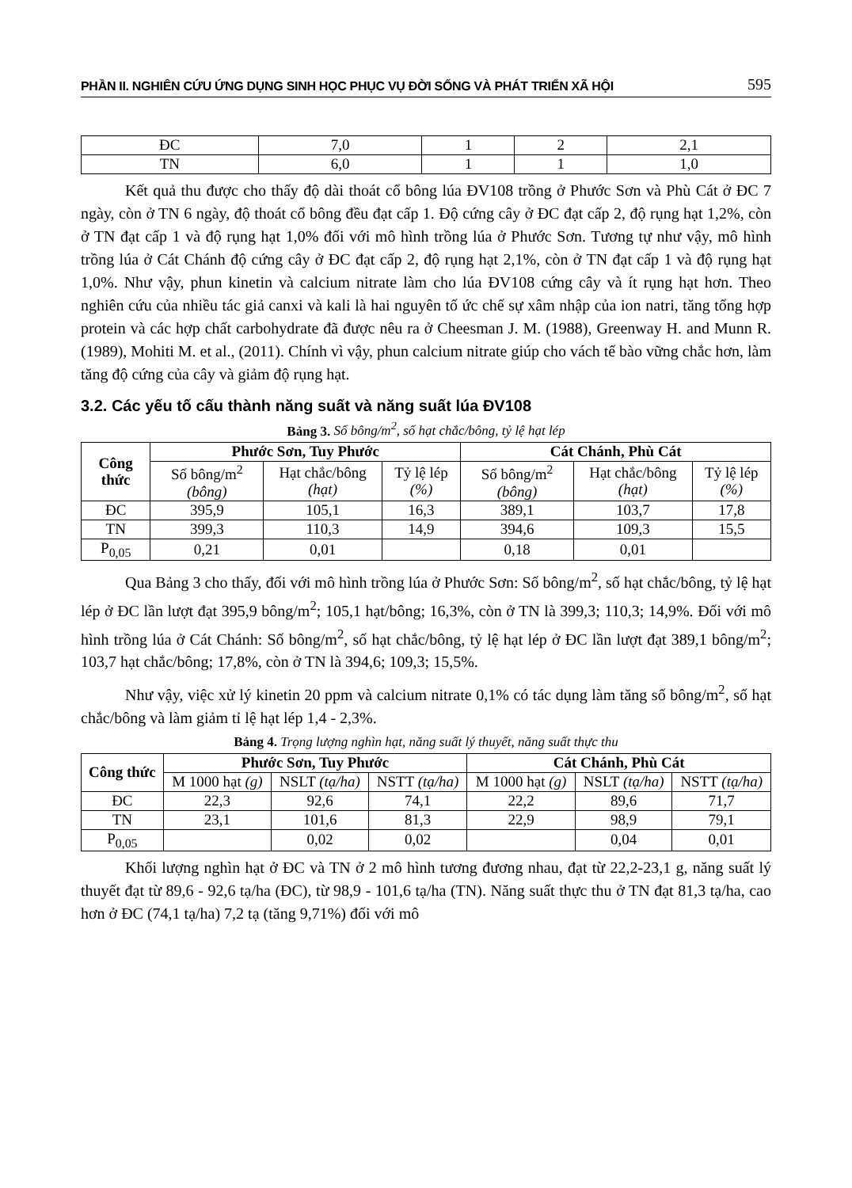PHẦN II. NGHIÊN CỨU ỨNG DỤNG SINH HỌC PHỤC VỤ ĐỜI SỐNG VÀ PHÁT TRIỂN XÃ HỘI 595
| ĐC | 7,0 | 1 | 2 | 2,1 |
| TN | 6,0 | 1 | 1 | 1,0 |
Kết quả thu được cho thấy độ dài thoát cổ bông lúa ĐV108 trồng ở Phước Sơn và Phù Cát ở ĐC 7 ngày, còn ở TN 6 ngày, độ thoát cổ bông đều đạt cấp 1. Độ cứng cây ở ĐC đạt cấp 2, độ rụng hạt 1,2%, còn ở TN đạt cấp 1 và độ rụng hạt 1,0% đối với mô hình trồng lúa ở Phước Sơn. Tương tự như vậy, mô hình trồng lúa ở Cát Chánh độ cứng cây ở ĐC đạt cấp 2, độ rụng hạt 2,1%, còn ở TN đạt cấp 1 và độ rụng hạt 1,0%. Như vậy, phun kinetin và calcium nitrate làm cho lúa ĐV108 cứng cây và ít rụng hạt hơn. Theo nghiên cứu của nhiều tác giả canxi và kali là hai nguyên tố ức chế sự xâm nhập của ion natri, tăng tổng hợp protein và các hợp chất carbohydrate đã được nêu ra ở Cheesman J. M. (1988), Greenway H. and Munn R. (1989), Mohiti M. et al., (2011). Chính vì vậy, phun calcium nitrate giúp cho vách tế bào vững chắc hơn, làm tăng độ cứng của cây và giảm độ rụng hạt.
3.2. Các yếu tố cấu thành năng suất và năng suất lúa ĐV108
Bảng 3. Số bông/m<sup>2</sup>, số hạt chắc/bông, tỷ lệ hạt lép
| Công thức | Phước Sơn, Tuy Phước | | | Cát Chánh, Phù Cát | | |
| --- | --- | --- | --- | --- | --- | --- |
| | Số bông/m<sup>2</sup> (bông) | Hạt chắc/bông (hạt) | Tỷ lệ lép (%) | Số bông/m<sup>2</sup> (bông) | Hạt chắc/bông (hạt) | Tỷ lệ lép (%) |
| ĐC | 395,9 | 105,1 | 16,3 | 389,1 | 103,7 | 17,8 |
| TN | 399,3 | 110,3 | 14,9 | 394,6 | 109,3 | 15,5 |
| P<sub>0,05</sub> | 0,21 | 0,01 | | 0,18 | 0,01 | |
Qua Bảng 3 cho thấy, đối với mô hình trồng lúa ở Phước Sơn: Số bông/m<sup>2</sup>, số hạt chắc/bông, tỷ lệ hạt lép ở ĐC lần lượt đạt 395,9 bông/m<sup>2</sup>; 105,1 hạt/bông; 16,3%, còn ở TN là 399,3; 110,3; 14,9%. Đối với mô hình trồng lúa ở Cát Chánh: Số bông/m<sup>2</sup>, số hạt chắc/bông, tỷ lệ hạt lép ở ĐC lần lượt đạt 389,1 bông/m<sup>2</sup>; 103,7 hạt chắc/bông; 17,8%, còn ở TN là 394,6; 109,3; 15,5%.
Như vậy, việc xử lý kinetin 20 ppm và calcium nitrate 0,1% có tác dụng làm tăng số bông/m<sup>2</sup>, số hạt chắc/bông và làm giảm tỉ lệ hạt lép 1,4 - 2,3%.
Bảng 4. Trọng lượng nghìn hạt, năng suất lý thuyết, năng suất thực thu
| Công thức | Phước Sơn, Tuy Phước | | | Cát Chánh, Phù Cát | | |
| --- | --- | --- | --- | --- | --- | --- |
| | M 1000 hạt (g) | NSLT (tạ/ha) | NSTT (tạ/ha) | M 1000 hạt (g) | NSLT (tạ/ha) | NSTT (tạ/ha) |
| ĐC | 22,3 | 92,6 | 74,1 | 22,2 | 89,6 | 71,7 |
| TN | 23,1 | 101,6 | 81,3 | 22,9 | 98,9 | 79,1 |
| P<sub>0,05</sub> | | 0,02 | 0,02 | | 0,04 | 0,01 |
Khối lượng nghìn hạt ở ĐC và TN ở 2 mô hình tương đương nhau, đạt từ 22,2-23,1 g, năng suất lý thuyết đạt từ 89,6 - 92,6 tạ/ha (ĐC), từ 98,9 - 101,6 tạ/ha (TN). Năng suất thực thu ở TN đạt 81,3 tạ/ha, cao hơn ở ĐC (74,1 tạ/ha) 7,2 tạ (tăng 9,71%) đối với mô